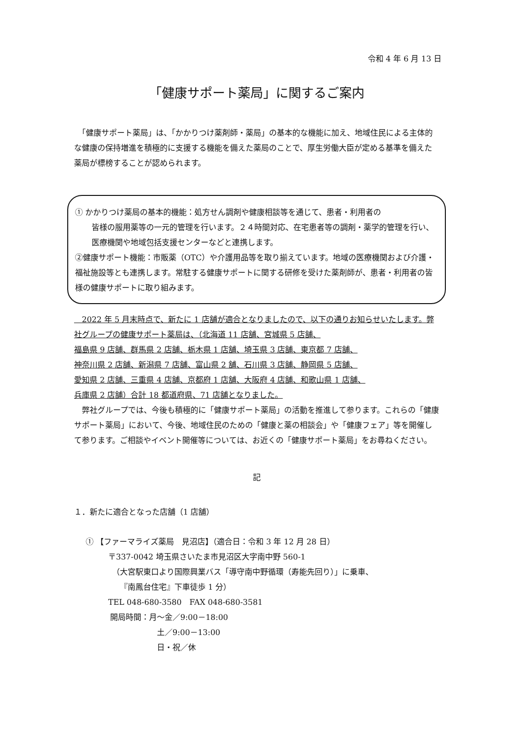令和 4 年 6 月 13 日
「健康サポート薬局」に関するご案内
　「健康サポート薬局」は、「かかりつけ薬剤師・薬局」の基本的な機能に加え、地域住民による主体的な健康の保持増進を積極的に支援する機能を備えた薬局のことで、厚生労働大臣が定める基準を備えた薬局が標榜することが認められます。
① かかりつけ薬局の基本的機能：処方せん調剤や健康相談等を通じて、患者・利用者の
皆様の服用薬等の一元的管理を行います。２４時間対応、在宅患者等の調剤・薬学的管理を行い、医療機関や地域包括支援センターなどと連携します。
②健康サポート機能：市販薬（OTC）や介護用品等を取り揃えています。地域の医療機関および介護・福祉施設等とも連携します。常駐する健康サポートに関する研修を受けた薬剤師が、患者・利用者の皆様の健康サポートに取り組みます。
　2022 年 5 月末時点で、新たに 1 店舗が適合となりましたので、以下の通りお知らせいたします。弊社グループの健康サポート薬局は、（北海道 11 店舗、宮城県 5 店舗、
福島県 9 店舗、群馬県 2 店舗、栃木県 1 店舗、埼玉県 3 店舗、東京都 7 店舗、
神奈川県 2 店舗、新潟県 7 店舗、富山県 2 舗、石川県 3 店舗、静岡県 5 店舗、
愛知県 2 店舗、三重県 4 店舗、京都府 1 店舗、大阪府 4 店舗、和歌山県 1 店舗、
兵庫県 2 店舗）合計 18 都道府県、71 店舗となりました。
　弊社グループでは、今後も積極的に「健康サポート薬局」の活動を推進して参ります。これらの「健康サポート薬局」において、今後、地域住民のための「健康と薬の相談会」や「健康フェア」等を開催して参ります。ご相談やイベント開催等については、お近くの「健康サポート薬局」をお尋ねください。
記
１．新たに適合となった店舗（1 店舗）
① 【ファーマライズ薬局　見沼店】（適合日：令和 3 年 12 月 28 日）
〒337-0042 埼玉県さいたま市見沼区大字南中野 560-1
（大宮駅東口より国際興業バス「導守南中野循環（寿能先回り）」に乗車、
『南鳳台住宅』下車徒歩 1 分）
TEL 048-680-3580　FAX 048-680-3581
開局時間：月～金／9:00－18:00
土／9:00－13:00
日・祝／休